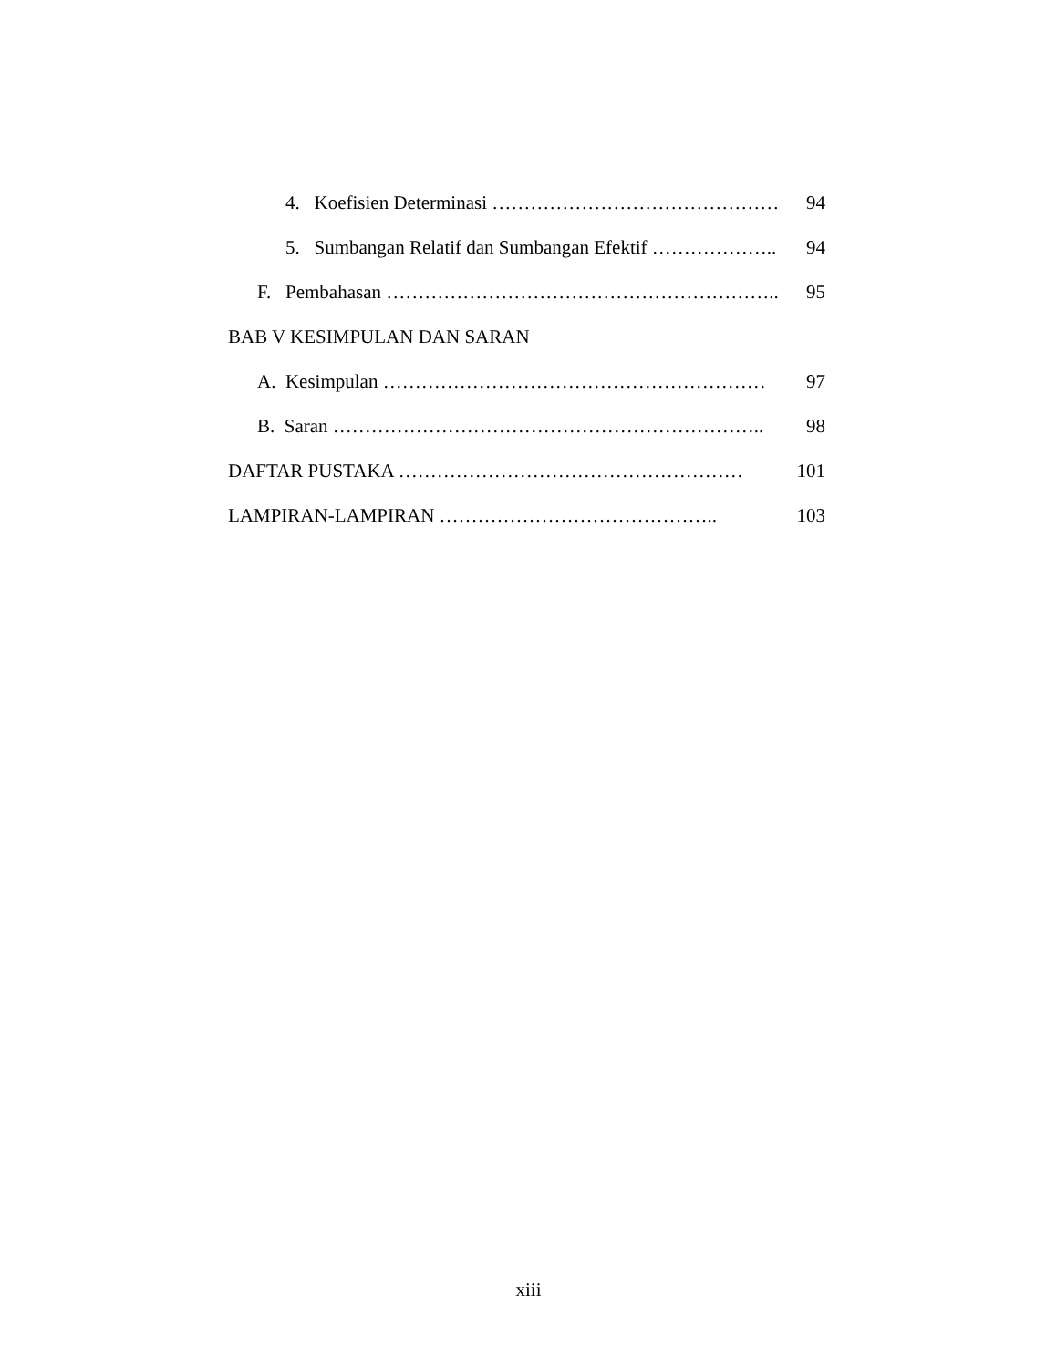4. Koefisien Determinasi ……………………………………… 94
5. Sumbangan Relatif dan Sumbangan Efektif ……………….. 94
F. Pembahasan …………………………………………………….. 95
BAB V KESIMPULAN DAN SARAN
A. Kesimpulan …………………………………………………… 97
B. Saran ………………………………………………………….. 98
DAFTAR PUSTAKA ……………………………………………… 101
LAMPIRAN-LAMPIRAN …………………………………….. 103
xiii